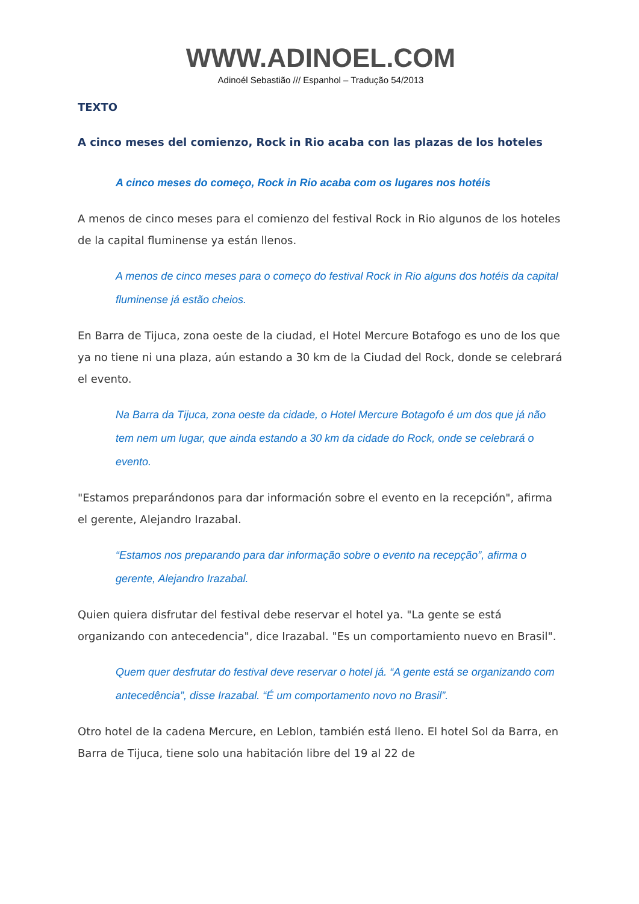WWW.ADINOEL.COM
Adinoél Sebastião /// Espanhol – Tradução 54/2013
TEXTO
A cinco meses del comienzo, Rock in Rio acaba con las plazas de los hoteles
A cinco meses do começo, Rock in Rio acaba com os lugares nos hotéis
A menos de cinco meses para el comienzo del festival Rock in Rio algunos de los hoteles de la capital fluminense ya están llenos.
A menos de cinco meses para o começo do festival Rock in Rio alguns dos hotéis da capital fluminense já estão cheios.
En Barra de Tijuca, zona oeste de la ciudad, el Hotel Mercure Botafogo es uno de los que ya no tiene ni una plaza, aún estando a 30 km de la Ciudad del Rock, donde se celebrará el evento.
Na Barra da Tijuca, zona oeste da cidade, o Hotel Mercure Botagofo é um dos que já não tem nem um lugar, que ainda estando a 30 km da cidade do Rock, onde se celebrará o evento.
"Estamos preparándonos para dar información sobre el evento en la recepción", afirma el gerente, Alejandro Irazabal.
“Estamos nos preparando para dar informação sobre o evento na recepção”, afirma o gerente, Alejandro Irazabal.
Quien quiera disfrutar del festival debe reservar el hotel ya. "La gente se está organizando con antecedencia", dice Irazabal. "Es un comportamiento nuevo en Brasil".
Quem quer desfrutar do festival deve reservar o hotel já. “A gente está se organizando com antecedência”, disse Irazabal. “É um comportamento novo no Brasil”.
Otro hotel de la cadena Mercure, en Leblon, también está lleno. El hotel Sol da Barra, en Barra de Tijuca, tiene solo una habitación libre del 19 al 22 de